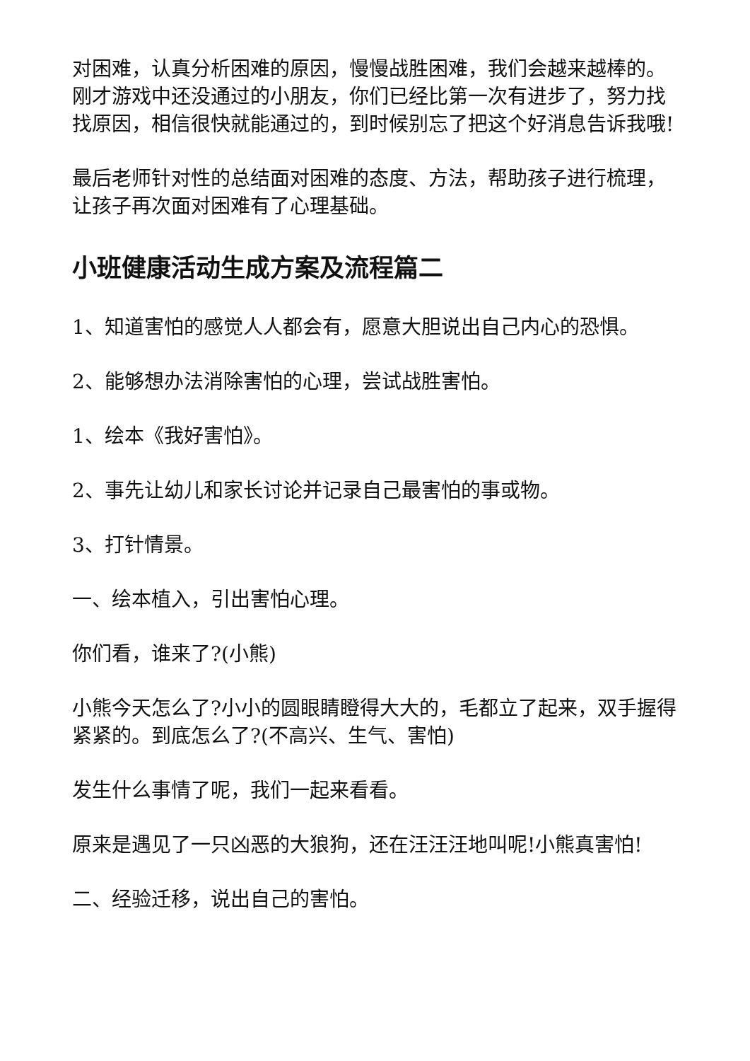对困难，认真分析困难的原因，慢慢战胜困难，我们会越来越棒的。刚才游戏中还没通过的小朋友，你们已经比第一次有进步了，努力找找原因，相信很快就能通过的，到时候别忘了把这个好消息告诉我哦!
最后老师针对性的总结面对困难的态度、方法，帮助孩子进行梳理，让孩子再次面对困难有了心理基础。
小班健康活动生成方案及流程篇二
1、知道害怕的感觉人人都会有，愿意大胆说出自己内心的恐惧。
2、能够想办法消除害怕的心理，尝试战胜害怕。
1、绘本《我好害怕》。
2、事先让幼儿和家长讨论并记录自己最害怕的事或物。
3、打针情景。
一、绘本植入，引出害怕心理。
你们看，谁来了?(小熊)
小熊今天怎么了?小小的圆眼睛瞪得大大的，毛都立了起来，双手握得紧紧的。到底怎么了?(不高兴、生气、害怕)
发生什么事情了呢，我们一起来看看。
原来是遇见了一只凶恶的大狼狗，还在汪汪汪地叫呢!小熊真害怕!
二、经验迁移，说出自己的害怕。